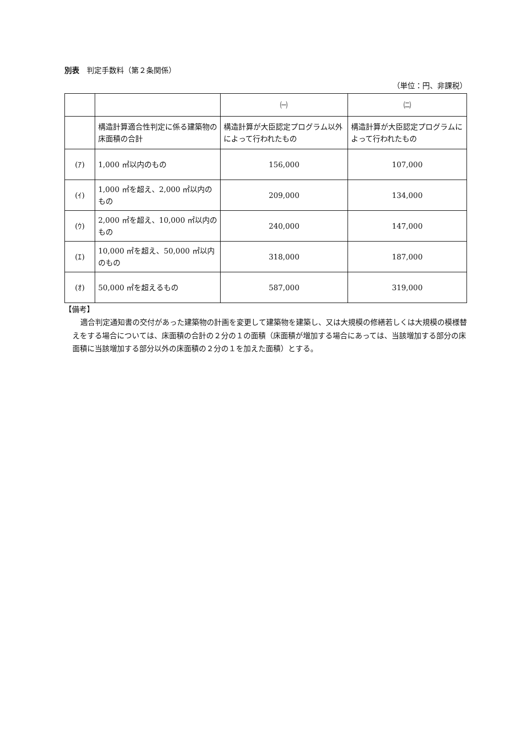別表　判定手数料（第２条関係）
（単位：円、非課税）
| | | ㈠ | ㈡ |
| | 構造計算適合性判定に係る建築物の床面積の合計 | 構造計算が大臣認定プログラム以外によって行われたもの | 構造計算が大臣認定プログラムによって行われたもの |
| (ｱ) | 1,000 ㎡以内のもの | 156,000 | 107,000 |
| (ｲ) | 1,000 ㎡を超え、2,000 ㎡以内のもの | 209,000 | 134,000 |
| (ｳ) | 2,000 ㎡を超え、10,000 ㎡以内のもの | 240,000 | 147,000 |
| (ｴ) | 10,000 ㎡を超え、50,000 ㎡以内のもの | 318,000 | 187,000 |
| (ｵ) | 50,000 ㎡を超えるもの | 587,000 | 319,000 |
【備考】
適合判定通知書の交付があった建築物の計画を変更して建築物を建築し、又は大規模の修繕若しくは大規模の模様替えをする場合については、床面積の合計の２分の１の面積（床面積が増加する場合にあっては、当該増加する部分の床面積に当該増加する部分以外の床面積の２分の１を加えた面積）とする。